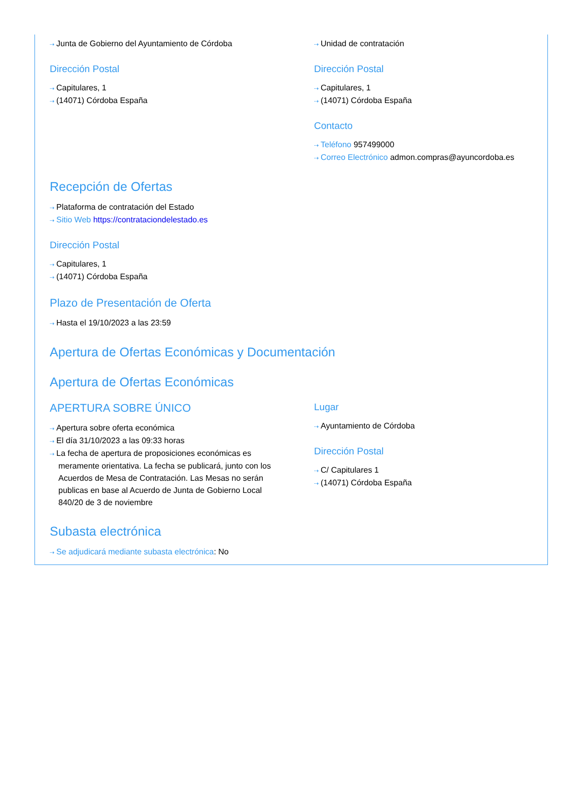⇢ Junta de Gobierno del Ayuntamiento de Córdoba
Dirección Postal
⇢ Capitulares, 1
⇢ (14071) Córdoba España
⇢ Unidad de contratación
Dirección Postal
⇢ Capitulares, 1
⇢ (14071) Córdoba España
Contacto
⇢ Teléfono 957499000
⇢ Correo Electrónico admon.compras@ayuncordoba.es
Recepción de Ofertas
⇢ Plataforma de contratación del Estado
⇢ Sitio Web https://contrataciondelestado.es
Dirección Postal
⇢ Capitulares, 1
⇢ (14071) Córdoba España
Plazo de Presentación de Oferta
⇢ Hasta el 19/10/2023 a las 23:59
Apertura de Ofertas Económicas y Documentación
Apertura de Ofertas Económicas
APERTURA SOBRE ÚNICO
⇢ Apertura sobre oferta económica
⇢ El día 31/10/2023 a las 09:33 horas
⇢ La fecha de apertura de proposiciones económicas es meramente orientativa. La fecha se publicará, junto con los Acuerdos de Mesa de Contratación. Las Mesas no serán publicas en base al Acuerdo de Junta de Gobierno Local 840/20 de 3 de noviembre
Lugar
⇢ Ayuntamiento de Córdoba
Dirección Postal
⇢ C/ Capitulares 1
⇢ (14071) Córdoba España
Subasta electrónica
⇢ Se adjudicará mediante subasta electrónica: No